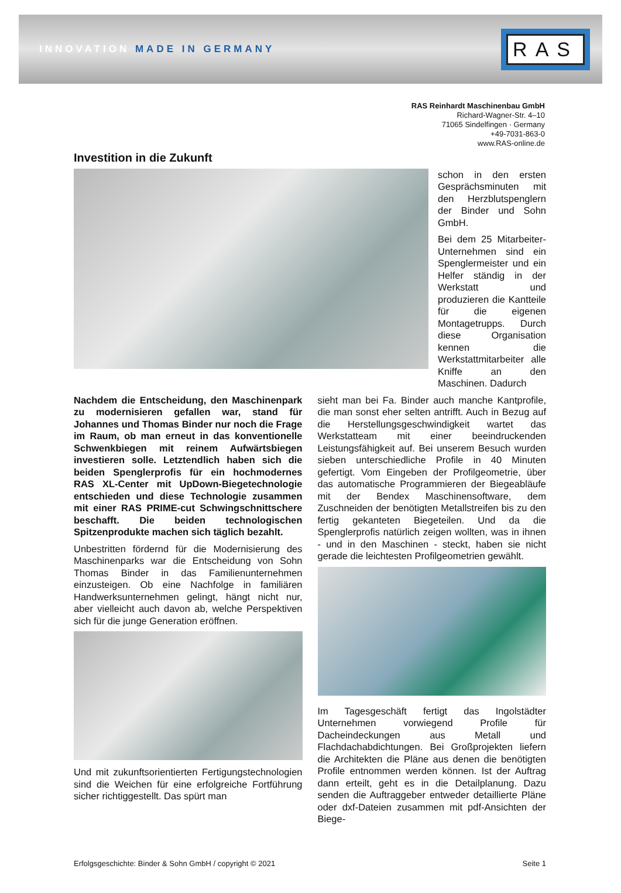INNOVATION MADE IN GERMANY
RAS
RAS Reinhardt Maschinenbau GmbH
Richard-Wagner-Str. 4–10
71065 Sindelfingen · Germany
+49-7031-863-0
www.RAS-online.de
Investition in die Zukunft
schon in den ersten Gesprächsminuten mit den Herzblutspenglern der Binder und Sohn GmbH.
Bei dem 25 Mitarbeiter-Unternehmen sind ein Spenglermeister und ein Helfer ständig in der Werkstatt und produzieren die Kantteile für die eigenen Montagetrupps. Durch diese Organisation kennen die Werkstattmitarbeiter alle Kniffe an den Maschinen. Dadurch
Nachdem die Entscheidung, den Maschinenpark zu modernisieren gefallen war, stand für Johannes und Thomas Binder nur noch die Frage im Raum, ob man erneut in das konventionelle Schwenkbiegen mit reinem Aufwärtsbiegen investieren solle. Letztendlich haben sich die beiden Spenglerprofis für ein hochmodernes RAS XL-Center mit UpDown-Biegetechnologie entschieden und diese Technologie zusammen mit einer RAS PRIME-cut Schwingschnittschere beschafft. Die beiden technologischen Spitzenprodukte machen sich täglich bezahlt.
Unbestritten fördernd für die Modernisierung des Maschinenparks war die Entscheidung von Sohn Thomas Binder in das Familienunternehmen einzusteigen. Ob eine Nachfolge in familiären Handwerksunternehmen gelingt, hängt nicht nur, aber vielleicht auch davon ab, welche Perspektiven sich für die junge Generation eröffnen.
Und mit zukunftsorientierten Fertigungstechnologien sind die Weichen für eine erfolgreiche Fortführung sicher richtiggestellt. Das spürt man
sieht man bei Fa. Binder auch manche Kantprofile, die man sonst eher selten antrifft. Auch in Bezug auf die Herstellungsgeschwindigkeit wartet das Werkstatteam mit einer beeindruckenden Leistungsfähigkeit auf. Bei unserem Besuch wurden sieben unterschiedliche Profile in 40 Minuten gefertigt. Vom Eingeben der Profilgeometrie, über das automatische Programmieren der Biegeabläufe mit der Bendex Maschinensoftware, dem Zuschneiden der benötigten Metallstreifen bis zu den fertig gekanteten Biegeteilen. Und da die Spenglerprofis natürlich zeigen wollten, was in ihnen - und in den Maschinen - steckt, haben sie nicht gerade die leichtesten Profilgeometrien gewählt.
Im Tagesgeschäft fertigt das Ingolstädter Unternehmen vorwiegend Profile für Dacheindeckungen aus Metall und Flachdachabdichtungen. Bei Großprojekten liefern die Architekten die Pläne aus denen die benötigten Profile entnommen werden können. Ist der Auftrag dann erteilt, geht es in die Detailplanung. Dazu senden die Auftraggeber entweder detaillierte Pläne oder dxf-Dateien zusammen mit pdf-Ansichten der Biege-
Erfolgsgeschichte: Binder & Sohn GmbH / copyright © 2021 Seite 1